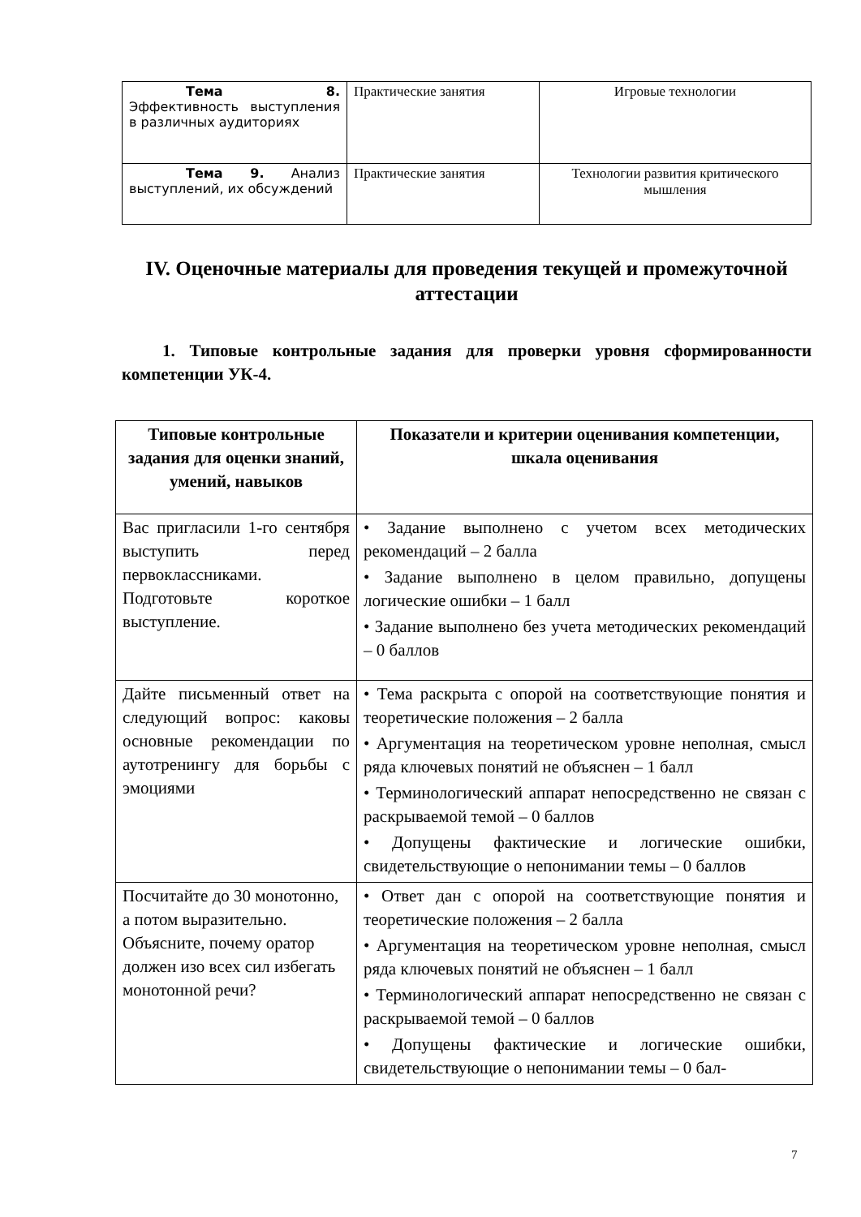| Тема 8. Эффективность выступления в различных аудиториях | Практические занятия | Игровые технологии |
| Тема 9. Анализ выступлений, их обсуждений | Практические занятия | Технологии развития критического мышления |
IV. Оценочные материалы для проведения текущей и промежуточной аттестации
1. Типовые контрольные задания для проверки уровня сформированности компетенции УК-4.
| Типовые контрольные задания для оценки знаний, умений, навыков | Показатели и критерии оценивания компетенции, шкала оценивания |
| --- | --- |
| Вас пригласили 1-го сентября выступить перед первоклассниками. Подготовьте короткое выступление. | • Задание выполнено с учетом всех методических рекомендаций – 2 балла • Задание выполнено в целом правильно, допущены логические ошибки – 1 балл • Задание выполнено без учета методических рекомендаций – 0 баллов |
| Дайте письменный ответ на следующий вопрос: каковы основные рекомендации по аутотренингу для борьбы с эмоциями | • Тема раскрыта с опорой на соответствующие понятия и теоретические положения – 2 балла • Аргументация на теоретическом уровне неполная, смысл ряда ключевых понятий не объяснен – 1 балл • Терминологический аппарат непосредственно не связан с раскрываемой темой – 0 баллов • Допущены фактические и логические ошибки, свидетельствующие о непонимании темы – 0 баллов |
| Посчитайте до 30 монотонно, а потом выразительно. Объясните, почему оратор должен изо всех сил избегать монотонной речи? | • Ответ дан с опорой на соответствующие понятия и теоретические положения – 2 балла • Аргументация на теоретическом уровне неполная, смысл ряда ключевых понятий не объяснен – 1 балл • Терминологический аппарат непосредственно не связан с раскрываемой темой – 0 баллов • Допущены фактические и логические ошибки, свидетельствующие о непонимании темы – 0 бал- |
7